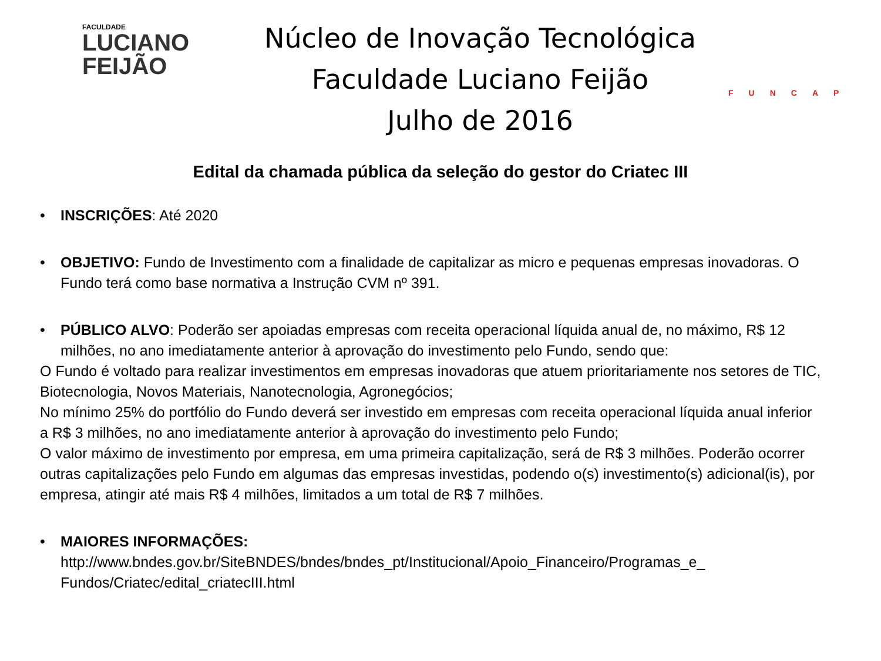FACULDADE
LUCIANO
FEIJÃO
Núcleo de Inovação Tecnológica
Faculdade Luciano Feijão
Julho de 2016
FUNCAP
Edital da chamada pública da seleção do gestor do Criatec III
• INSCRIÇÕES: Até 2020
• OBJETIVO: Fundo de Investimento com a finalidade de capitalizar as micro e pequenas empresas inovadoras. O Fundo terá como base normativa a Instrução CVM nº 391.
• PÚBLICO ALVO: Poderão ser apoiadas empresas com receita operacional líquida anual de, no máximo, R$ 12 milhões, no ano imediatamente anterior à aprovação do investimento pelo Fundo, sendo que:
O Fundo é voltado para realizar investimentos em empresas inovadoras que atuem prioritariamente nos setores de TIC, Biotecnologia, Novos Materiais, Nanotecnologia, Agronegócios;
No mínimo 25% do portfólio do Fundo deverá ser investido em empresas com receita operacional líquida anual inferior a R$ 3 milhões, no ano imediatamente anterior à aprovação do investimento pelo Fundo;
O valor máximo de investimento por empresa, em uma primeira capitalização, será de R$ 3 milhões. Poderão ocorrer outras capitalizações pelo Fundo em algumas das empresas investidas, podendo o(s) investimento(s) adicional(is), por empresa, atingir até mais R$ 4 milhões, limitados a um total de R$ 7 milhões.
• MAIORES INFORMAÇÕES:
http://www.bndes.gov.br/SiteBNDES/bndes/bndes_pt/Institucional/Apoio_Financeiro/Programas_e_ Fundos/Criatec/edital_criatecIII.html